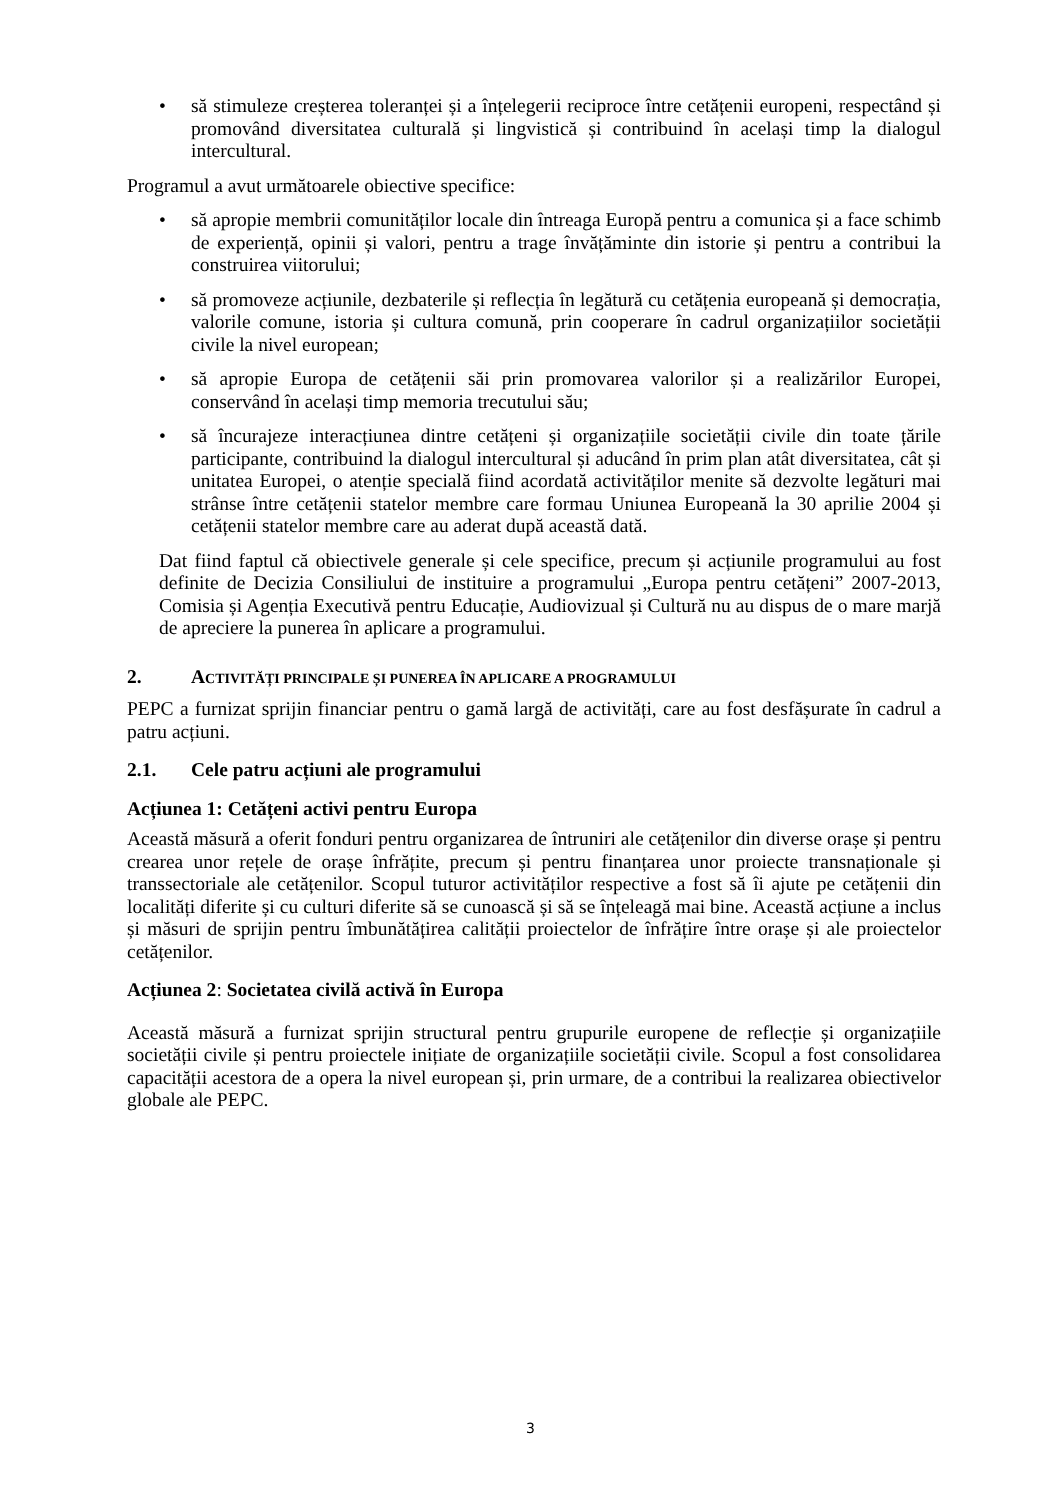• să stimuleze creșterea toleranței și a înțelegerii reciproce între cetățenii europeni, respectând și promovând diversitatea culturală și lingvistică și contribuind în același timp la dialogul intercultural.
Programul a avut următoarele obiective specifice:
• să apropie membrii comunităților locale din întreaga Europă pentru a comunica și a face schimb de experiență, opinii și valori, pentru a trage învățăminte din istorie și pentru a contribui la construirea viitorului;
• să promoveze acțiunile, dezbaterile și reflecția în legătură cu cetățenia europeană și democrația, valorile comune, istoria și cultura comună, prin cooperare în cadrul organizațiilor societății civile la nivel european;
• să apropie Europa de cetățenii săi prin promovarea valorilor și a realizărilor Europei, conservând în același timp memoria trecutului său;
• să încurajeze interacțiunea dintre cetățeni și organizațiile societății civile din toate țările participante, contribuind la dialogul intercultural și aducând în prim plan atât diversitatea, cât și unitatea Europei, o atenție specială fiind acordată activităților menite să dezvolte legături mai strânse între cetățenii statelor membre care formau Uniunea Europeană la 30 aprilie 2004 și cetățenii statelor membre care au aderat după această dată.
Dat fiind faptul că obiectivele generale și cele specifice, precum și acțiunile programului au fost definite de Decizia Consiliului de instituire a programului „Europa pentru cetățeni” 2007-2013, Comisia și Agenția Executivă pentru Educație, Audiovizual și Cultură nu au dispus de o mare marjă de apreciere la punerea în aplicare a programului.
2. ACTIVITĂȚI PRINCIPALE ȘI PUNEREA ÎN APLICARE A PROGRAMULUI
PEPC a furnizat sprijin financiar pentru o gamă largă de activități, care au fost desfășurate în cadrul a patru acțiuni.
2.1. Cele patru acțiuni ale programului
Acțiunea 1: Cetățeni activi pentru Europa
Această măsură a oferit fonduri pentru organizarea de întruniri ale cetățenilor din diverse orașe și pentru crearea unor rețele de orașe înfrățite, precum și pentru finanțarea unor proiecte transnaționale și transsectoriale ale cetățenilor. Scopul tuturor activităților respective a fost să îi ajute pe cetățenii din localități diferite și cu culturi diferite să se cunoască și să se înțeleagă mai bine. Această acțiune a inclus și măsuri de sprijin pentru îmbunătățirea calității proiectelor de înfrățire între orașe și ale proiectelor cetățenilor.
Acțiunea 2: Societatea civilă activă în Europa
Această măsură a furnizat sprijin structural pentru grupurile europene de reflecție și organizațiile societății civile și pentru proiectele inițiate de organizațiile societății civile. Scopul a fost consolidarea capacității acestora de a opera la nivel european și, prin urmare, de a contribui la realizarea obiectivelor globale ale PEPC.
3